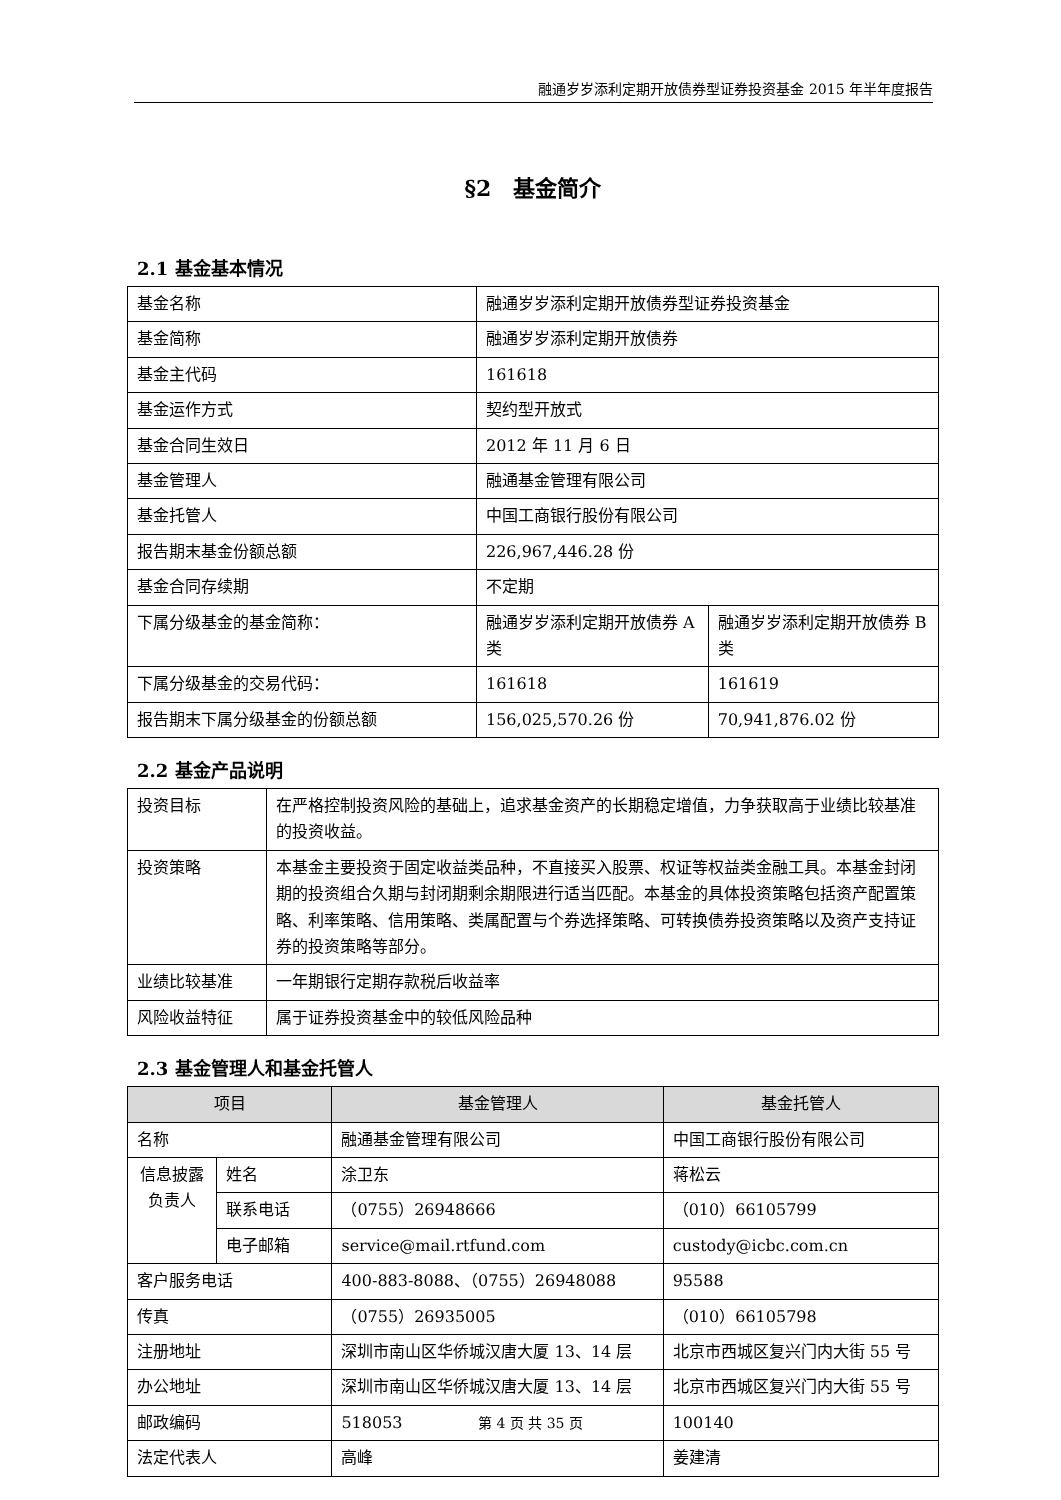融通岁岁添利定期开放债券型证券投资基金 2015 年半年度报告
§2　基金简介
2.1 基金基本情况
| 基金名称 | 融通岁岁添利定期开放债券型证券投资基金 | |
| 基金简称 | 融通岁岁添利定期开放债券 | |
| 基金主代码 | 161618 | |
| 基金运作方式 | 契约型开放式 | |
| 基金合同生效日 | 2012 年 11 月 6 日 | |
| 基金管理人 | 融通基金管理有限公司 | |
| 基金托管人 | 中国工商银行股份有限公司 | |
| 报告期末基金份额总额 | 226,967,446.28 份 | |
| 基金合同存续期 | 不定期 | |
| 下属分级基金的基金简称： | 融通岁岁添利定期开放债券 A 类 | 融通岁岁添利定期开放债券 B 类 |
| 下属分级基金的交易代码： | 161618 | 161619 |
| 报告期末下属分级基金的份额总额 | 156,025,570.26 份 | 70,941,876.02 份 |
2.2 基金产品说明
| 投资目标 | 在严格控制投资风险的基础上，追求基金资产的长期稳定增值，力争获取高于业绩比较基准的投资收益。 |
| 投资策略 | 本基金主要投资于固定收益类品种，不直接买入股票、权证等权益类金融工具。本基金封闭期的投资组合久期与封闭期剩余期限进行适当匹配。本基金的具体投资策略包括资产配置策略、利率策略、信用策略、类属配置与个券选择策略、可转换债券投资策略以及资产支持证券的投资策略等部分。 |
| 业绩比较基准 | 一年期银行定期存款税后收益率 |
| 风险收益特征 | 属于证券投资基金中的较低风险品种 |
2.3 基金管理人和基金托管人
| 项目 | | 基金管理人 | 基金托管人 |
| --- | --- | --- | --- |
| 名称 | | 融通基金管理有限公司 | 中国工商银行股份有限公司 |
| 信息披露负责人 | 姓名 | 涂卫东 | 蒋松云 |
| | 联系电话 | （0755）26948666 | （010）66105799 |
| | 电子邮箱 | service@mail.rtfund.com | custody@icbc.com.cn |
| 客户服务电话 | | 400-883-8088、（0755）26948088 | 95588 |
| 传真 | | （0755）26935005 | （010）66105798 |
| 注册地址 | | 深圳市南山区华侨城汉唐大厦 13、14 层 | 北京市西城区复兴门内大街 55 号 |
| 办公地址 | | 深圳市南山区华侨城汉唐大厦 13、14 层 | 北京市西城区复兴门内大街 55 号 |
| 邮政编码 | | 518053 | 100140 |
| 法定代表人 | | 高峰 | 姜建清 |
第 4 页 共 35 页